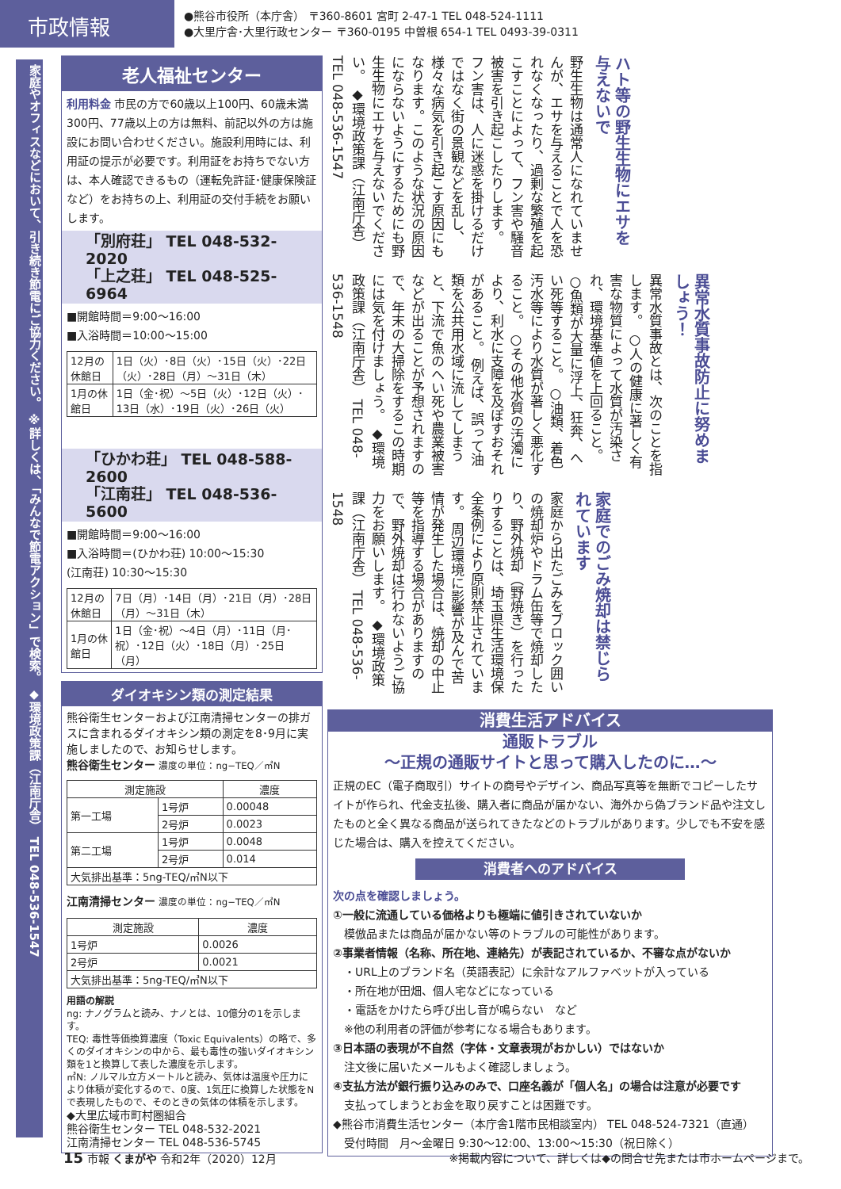市政情報
●熊谷市役所（本庁舎） 〒360-8601 宮町 2-47-1 TEL 048-524-1111
●大里庁舎･大里行政センター 〒360-0195 中曽根 654-1 TEL 0493-39-0311
家庭やオフィスなどにおいて、引き続き節電にご協力ください。 ※詳しくは、「みんなで節電アクション」で検索。 ◆環境政策課（江南庁舎） TEL 048-536-1547
老人福祉センター
利用料金 市民の方で60歳以上100円、60歳未満300円、77歳以上の方は無料、前記以外の方は施設にお問い合わせください。施設利用時には、利用証の提示が必要です。利用証をお持ちでない方は、本人確認できるもの（運転免許証･健康保険証など）をお持ちの上、利用証の交付手続をお願いします。
「別府荘」 TEL 048-532-2020
「上之荘」 TEL 048-525-6964
■開館時間＝9:00～16:00
■入浴時間＝10:00～15:00
| 12月の休館日 | 1日（火）･8日（火）･15日（火）･22日（火）･28日（月）～31日（木） |
| 1月の休館日 | 1日（金･祝）～5日（火）･12日（火）･13日（水）･19日（火）･26日（火） |
「ひかわ荘」 TEL 048-588-2600
「江南荘」 TEL 048-536-5600
■開館時間＝9:00～16:00
■入浴時間＝(ひかわ荘) 10:00～15:30
(江南荘) 10:30～15:30
| 12月の休館日 | 7日（月）･14日（月）･21日（月）･28日（月）～31日（木） |
| 1月の休館日 | 1日（金･祝）～4日（月）･11日（月･祝）･12日（火）･18日（月）･25日（月） |
ダイオキシン類の測定結果
熊谷衛生センターおよび江南清掃センターの排ガスに含まれるダイオキシン類の測定を8･9月に実施しましたので、お知らせします。
熊谷衛生センター 濃度の単位：ng−TEQ／㎥N
| 測定施設 | | 濃度 |
| --- | --- | --- |
| 第一工場 | 1号炉 | 0.00048 |
| | 2号炉 | 0.0023 |
| 第二工場 | 1号炉 | 0.0048 |
| | 2号炉 | 0.014 |
| 大気排出基準：5ng-TEQ/㎥N以下 | | |
江南清掃センター 濃度の単位：ng−TEQ／㎥N
| 測定施設 | 濃度 |
| --- | --- |
| 1号炉 | 0.0026 |
| 2号炉 | 0.0021 |
| 大気排出基準：5ng-TEQ/㎥N以下 | |
用語の解説
ng: ナノグラムと読み、ナノとは、10億分の1を示します。
TEQ: 毒性等価換算濃度（Toxic Equivalents）の略で、多くのダイオキシンの中から、最も毒性の強いダイオキシン類を1と換算して表した濃度を示します。
㎥N: ノルマル立方メートルと読み、気体は温度や圧力により体積が変化するので、0度、1気圧に換算した状態をNで表現したもので、そのときの気体の体積を示します。
◆大里広域市町村圏組合
熊谷衛生センター TEL 048-532-2021
江南清掃センター TEL 048-536-5745
ハト等の野生生物にエサを与えないで
野生生物は通常人になれていませんが、エサを与えることで人を恐れなくなったり、過剰な繁殖を起こすことによって、フン害や騒音被害を引き起こしたりします。 フン害は、人に迷惑を掛けるだけではなく街の景観などを乱し、様々な病気を引き起こす原因にもなります。このような状況の原因にならないようにするためにも野生生物にエサを与えないでください。 ◆環境政策課（江南庁舎） TEL 048-536-1547
異常水質事故防止に努めましょう！
異常水質事故とは、次のことを指します。 ○人の健康に著しく有害な物質によって水質が汚染され、環境基準値を上回ること。 ○魚類が大量に浮上、狂奔、へい死等すること。 ○油類、着色汚水等により水質が著しく悪化すること。 ○その他水質の汚濁により、利水に支障を及ぼすおそれがあること。 例えば、誤って油類を公共用水域に流してしまうと、下流で魚のへい死や農業被害などが出ることが予想されますので、年末の大掃除をするこの時期には気を付けましょう。 ◆環境政策課（江南庁舎） TEL 048-536-1548
家庭でのごみ焼却は禁じられています
家庭から出たごみをブロック囲いの焼却炉やドラム缶等で焼却したり、野外焼却（野焼き）を行ったりすることは、埼玉県生活環境保全条例により原則禁止されています。 周辺環境に影響が及んで苦情が発生した場合は、焼却の中止等を指導する場合がありますので、野外焼却は行わないようご協力をお願いします。 ◆環境政策課（江南庁舎） TEL 048-536-1548
消費生活アドバイス
通販トラブル
～正規の通販サイトと思って購入したのに…～
正規のEC（電子商取引）サイトの商号やデザイン、商品写真等を無断でコピーしたサイトが作られ、代金支払後、購入者に商品が届かない、海外から偽ブランド品や注文したものと全く異なる商品が送られてきたなどのトラブルがあります。少しでも不安を感じた場合は、購入を控えてください。
消費者へのアドバイス
次の点を確認しましょう。
①一般に流通している価格よりも極端に値引きされていないか
　模倣品または商品が届かない等のトラブルの可能性があります。
②事業者情報（名称、所在地、連絡先）が表記されているか、不審な点がないか
　・URL上のブランド名（英語表記）に余計なアルファベットが入っている
　・所在地が田畑、個人宅などになっている
　・電話をかけたら呼び出し音が鳴らない　など
　※他の利用者の評価が参考になる場合もあります。
③日本語の表現が不自然（字体・文章表現がおかしい）ではないか
　注文後に届いたメールもよく確認しましょう。
④支払方法が銀行振り込みのみで、口座名義が「個人名」の場合は注意が必要です
　支払ってしまうとお金を取り戻すことは困難です。
◆熊谷市消費生活センター（本庁舎1階市民相談室内） TEL 048-524-7321（直通）
　受付時間　月～金曜日 9:30～12:00、13:00～15:30（祝日除く）
15 市報 くまがや 令和2年（2020）12月 ※掲載内容について、詳しくは◆の問合せ先または市ホームページまで。